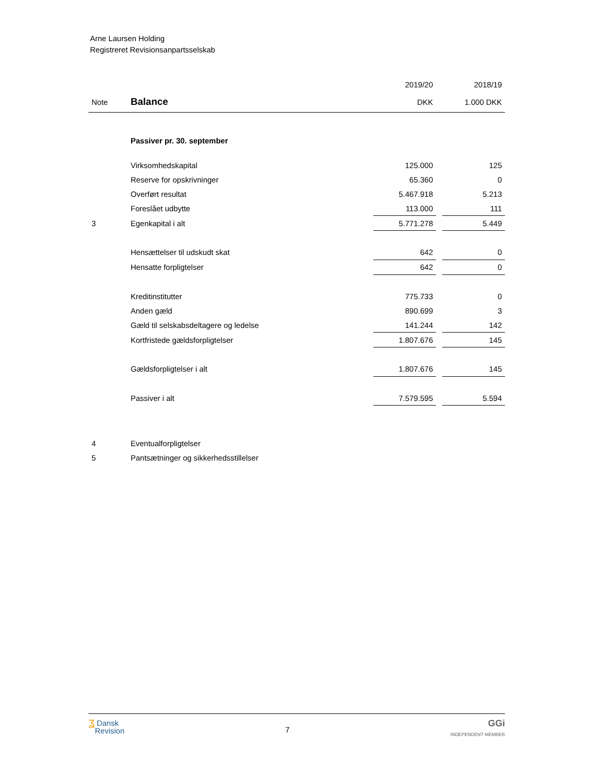Arne Laursen Holding
Registreret Revisionsanpartsselskab
| | | 2019/20 | | 2018/19 |
| --- | --- | --- | --- | --- |
| Note | Balance | DKK | | 1.000 DKK |
| | Passiver pr. 30. september | | | |
| | Virksomhedskapital | 125.000 | | 125 |
| | Reserve for opskrivninger | 65.360 | | 0 |
| | Overført resultat | 5.467.918 | | 5.213 |
| | Foreslået udbytte | 113.000 | | 111 |
| 3 | Egenkapital i alt | 5.771.278 | | 5.449 |
| | Hensættelser til udskudt skat | 642 | | 0 |
| | Hensatte forpligtelser | 642 | | 0 |
| | Kreditinstitutter | 775.733 | | 0 |
| | Anden gæld | 890.699 | | 3 |
| | Gæld til selskabsdeltagere og ledelse | 141.244 | | 142 |
| | Kortfristede gældsforpligtelser | 1.807.676 | | 145 |
| | Gældsforpligtelser i alt | 1.807.676 | | 145 |
| | Passiver i alt | 7.579.595 | | 5.594 |
| 4 | Eventualforpligtelser | | | |
| 5 | Pantsætninger og sikkerhedsstillelser | | | |
ʓ Dansk
Revision
7
GGi
INDEPENDENT MEMBER